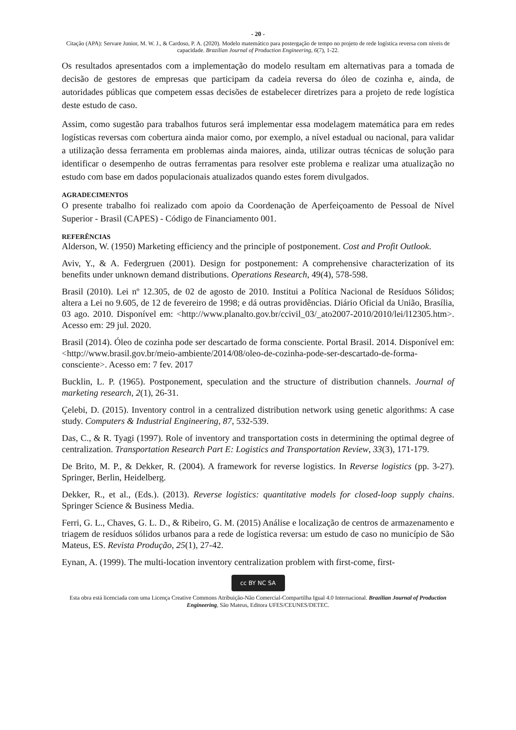- 20 -
Citação (APA): Servare Junior, M. W. J., & Cardoso, P. A. (2020). Modelo matemático para postergação de tempo no projeto de rede logística reversa com níveis de capacidade. Brazilian Journal of Production Engineering, 6(7), 1-22.
Os resultados apresentados com a implementação do modelo resultam em alternativas para a tomada de decisão de gestores de empresas que participam da cadeia reversa do óleo de cozinha e, ainda, de autoridades públicas que competem essas decisões de estabelecer diretrizes para a projeto de rede logística deste estudo de caso.
Assim, como sugestão para trabalhos futuros será implementar essa modelagem matemática para em redes logísticas reversas com cobertura ainda maior como, por exemplo, a nível estadual ou nacional, para validar a utilização dessa ferramenta em problemas ainda maiores, ainda, utilizar outras técnicas de solução para identificar o desempenho de outras ferramentas para resolver este problema e realizar uma atualização no estudo com base em dados populacionais atualizados quando estes forem divulgados.
AGRADECIMENTOS
O presente trabalho foi realizado com apoio da Coordenação de Aperfeiçoamento de Pessoal de Nível Superior - Brasil (CAPES) - Código de Financiamento 001.
REFERÊNCIAS
Alderson, W. (1950) Marketing efficiency and the principle of postponement. Cost and Profit Outlook.
Aviv, Y., & A. Federgruen (2001). Design for postponement: A comprehensive characterization of its benefits under unknown demand distributions. Operations Research, 49(4), 578-598.
Brasil (2010). Lei nº 12.305, de 02 de agosto de 2010. Institui a Política Nacional de Resíduos Sólidos; altera a Lei no 9.605, de 12 de fevereiro de 1998; e dá outras providências. Diário Oficial da União, Brasília, 03 ago. 2010. Disponível em: <http://www.planalto.gov.br/ccivil_03/_ato2007-2010/2010/lei/l12305.htm>. Acesso em: 29 jul. 2020.
Brasil (2014). Óleo de cozinha pode ser descartado de forma consciente. Portal Brasil. 2014. Disponível em: <http://www.brasil.gov.br/meio-ambiente/2014/08/oleo-de-cozinha-pode-ser-descartado-de-forma-consciente>. Acesso em: 7 fev. 2017
Bucklin, L. P. (1965). Postponement, speculation and the structure of distribution channels. Journal of marketing research, 2(1), 26-31.
Çelebi, D. (2015). Inventory control in a centralized distribution network using genetic algorithms: A case study. Computers & Industrial Engineering, 87, 532-539.
Das, C., & R. Tyagi (1997). Role of inventory and transportation costs in determining the optimal degree of centralization. Transportation Research Part E: Logistics and Transportation Review, 33(3), 171-179.
De Brito, M. P., & Dekker, R. (2004). A framework for reverse logistics. In Reverse logistics (pp. 3-27). Springer, Berlin, Heidelberg.
Dekker, R., et al., (Eds.). (2013). Reverse logistics: quantitative models for closed-loop supply chains. Springer Science & Business Media.
Ferri, G. L., Chaves, G. L. D., & Ribeiro, G. M. (2015) Análise e localização de centros de armazenamento e triagem de resíduos sólidos urbanos para a rede de logística reversa: um estudo de caso no município de São Mateus, ES. Revista Produção, 25(1), 27-42.
Eynan, A. (1999). The multi-location inventory centralization problem with first-come, first-
cc BY NC SA
Esta obra está licenciada com uma Licença Creative Commons Atribuição-Não Comercial-Compartilha Igual 4.0 Internacional. Brazilian Journal of Production Engineering, São Mateus, Editora UFES/CEUNES/DETEC.